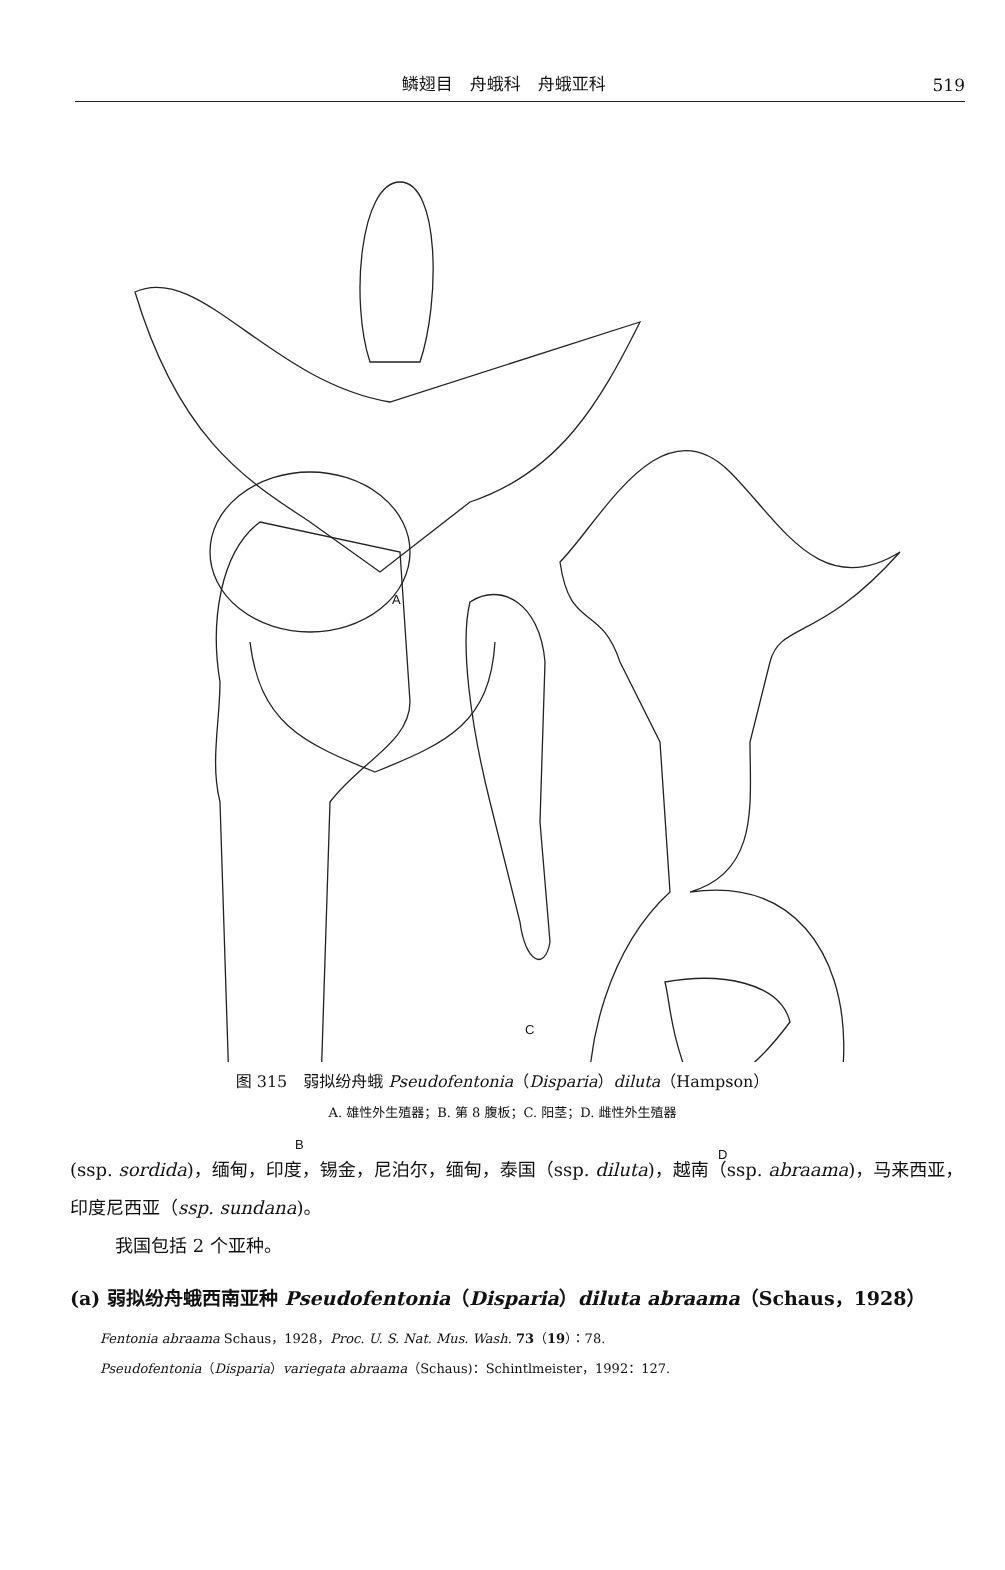鳞翅目　舟蛾科　舟蛾亚科 519
A
B
C
D
图 315　弱拟纷舟蛾 Pseudofentonia（Disparia）diluta（Hampson）
A. 雄性外生殖器；B. 第 8 腹板；C. 阳茎；D. 雌性外生殖器
(ssp. sordida)，缅甸，印度，锡金，尼泊尔，缅甸，泰国（ssp. diluta)，越南（ssp. abraama)，马来西亚，印度尼西亚（ssp. sundana)。
我国包括 2 个亚种。
(a) 弱拟纷舟蛾西南亚种 Pseudofentonia（Disparia）diluta abraama（Schaus，1928）
Fentonia abraama Schaus，1928，Proc. U. S. Nat. Mus. Wash. 73（19）：78.
Pseudofentonia（Disparia）variegata abraama（Schaus)：Schintlmeister，1992：127.